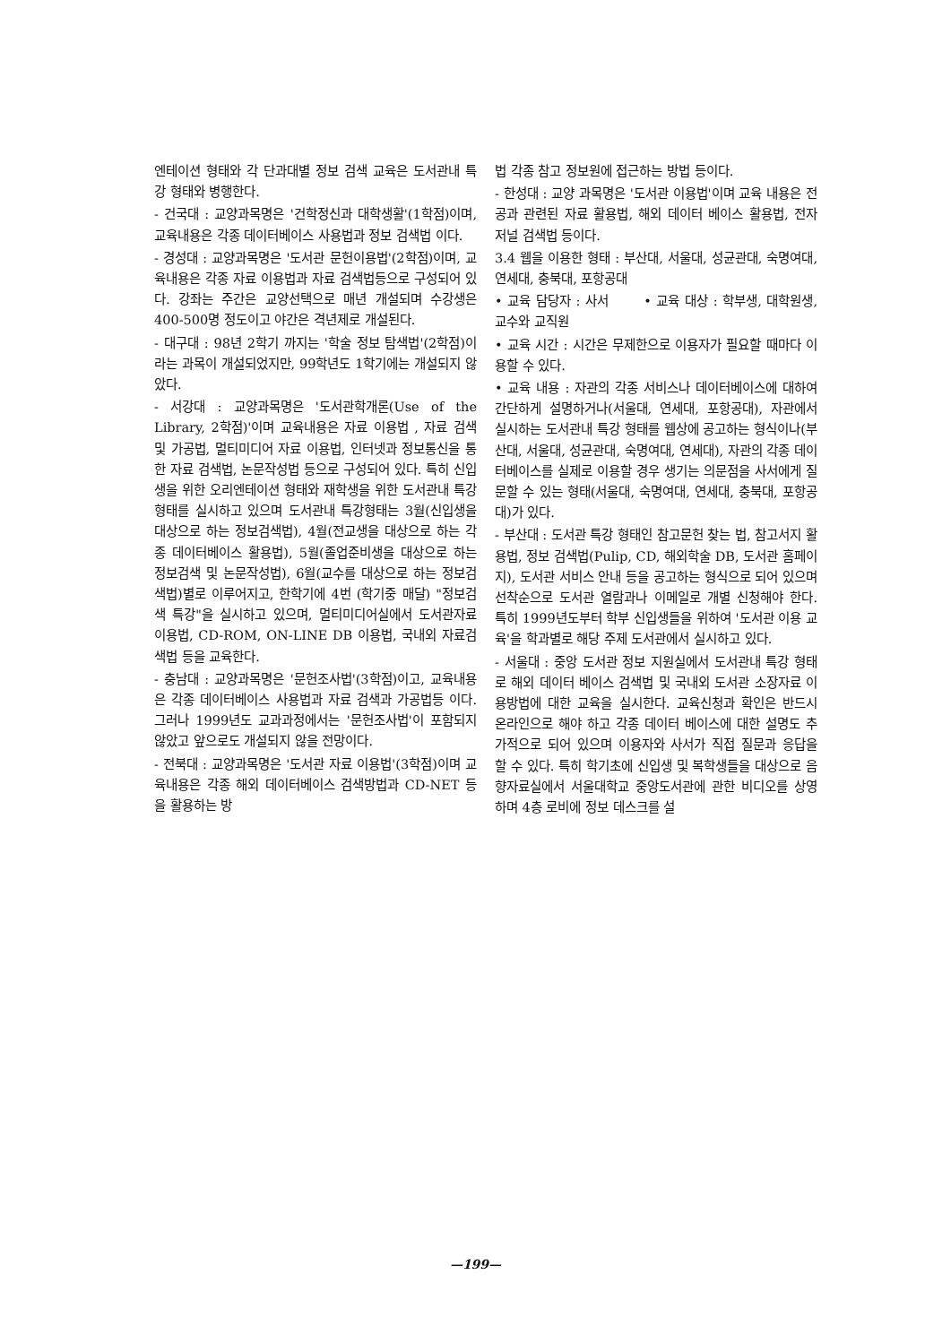엔테이션 형태와 각 단과대별 정보 검색 교육은 도서관내 특강 형태와 병행한다.
- 건국대 : 교양과목명은 '건학정신과 대학생활'(1학점)이며, 교육내용은 각종 데이터베이스 사용법과 정보 검색법 이다.
- 경성대 : 교양과목명은 '도서관 문헌이용법'(2학점)이며, 교육내용은 각종 자료 이용법과 자료 검색법등으로 구성되어 있다. 강좌는 주간은 교양선택으로 매년 개설되며 수강생은 400-500명 정도이고 야간은 격년제로 개설된다.
- 대구대 : 98년 2학기 까지는 '학술 정보 탐색법'(2학점)이라는 과목이 개설되었지만, 99학년도 1학기에는 개설되지 않았다.
- 서강대 : 교양과목명은 '도서관학개론(Use of the Library, 2학점)'이며 교육내용은 자료 이용법 , 자료 검색 및 가공법, 멀티미디어 자료 이용법, 인터넷과 정보통신을 통한 자료 검색법, 논문작성법 등으로 구성되어 있다. 특히 신입생을 위한 오리엔테이션 형태와 재학생을 위한 도서관내 특강형태를 실시하고 있으며 도서관내 특강형태는 3월(신입생을 대상으로 하는 정보검색법), 4월(전교생을 대상으로 하는 각종 데이터베이스 활용법), 5월(졸업준비생을 대상으로 하는 정보검색 및 논문작성법), 6월(교수를 대상으로 하는 정보검색법)별로 이루어지고, 한학기에 4번 (학기중 매달) "정보검색 특강"을 실시하고 있으며, 멀티미디어실에서 도서관자료 이용법, CD-ROM, ON-LINE DB 이용법, 국내외 자료검색법 등을 교육한다.
- 충남대 : 교양과목명은 '문헌조사법'(3학점)이고, 교육내용은 각종 데이터베이스 사용법과 자료 검색과 가공법등 이다. 그러나 1999년도 교과과정에서는 '문헌조사법'이 포함되지 않았고 앞으로도 개설되지 않을 전망이다.
- 전북대 : 교양과목명은 '도서관 자료 이용법'(3학점)이며 교육내용은 각종 해외 데이터베이스 검색방법과 CD-NET 등을 활용하는 방
법 각종 참고 정보원에 접근하는 방법 등이다.
- 한성대 : 교양 과목명은 '도서관 이용법'이며 교육 내용은 전공과 관련된 자료 활용법, 해외 데이터 베이스 활용법, 전자 저널 검색법 등이다.
3.4 웹을 이용한 형태 : 부산대, 서울대, 성균관대, 숙명여대, 연세대, 충북대, 포항공대
• 교육 담당자 : 사서 • 교육 대상 : 학부생, 대학원생, 교수와 교직원
• 교육 시간 : 시간은 무제한으로 이용자가 필요할 때마다 이용할 수 있다.
• 교육 내용 : 자관의 각종 서비스나 데이터베이스에 대하여 간단하게 설명하거나(서울대, 연세대, 포항공대), 자관에서 실시하는 도서관내 특강 형태를 웹상에 공고하는 형식이나(부산대, 서울대, 성균관대, 숙명여대, 연세대), 자관의 각종 데이터베이스를 실제로 이용할 경우 생기는 의문점을 사서에게 질문할 수 있는 형태(서울대, 숙명여대, 연세대, 충북대, 포항공대)가 있다.
- 부산대 : 도서관 특강 형태인 참고문헌 찾는 법, 참고서지 활용법, 정보 검색법(Pulip, CD, 해외학술 DB, 도서관 홈페이지), 도서관 서비스 안내 등을 공고하는 형식으로 되어 있으며 선착순으로 도서관 열람과나 이메일로 개별 신청해야 한다. 특히 1999년도부터 학부 신입생들을 위하여 '도서관 이용 교육'을 학과별로 해당 주제 도서관에서 실시하고 있다.
- 서울대 : 중앙 도서관 정보 지원실에서 도서관내 특강 형태로 해외 데이터 베이스 검색법 및 국내외 도서관 소장자료 이용방법에 대한 교육을 실시한다. 교육신청과 확인은 반드시 온라인으로 해야 하고 각종 데이터 베이스에 대한 설명도 추가적으로 되어 있으며 이용자와 사서가 직접 질문과 응답을 할 수 있다. 특히 학기초에 신입생 및 복학생들을 대상으로 음향자료실에서 서울대학교 중앙도서관에 관한 비디오를 상영하며 4층 로비에 정보 데스크를 설
—199—